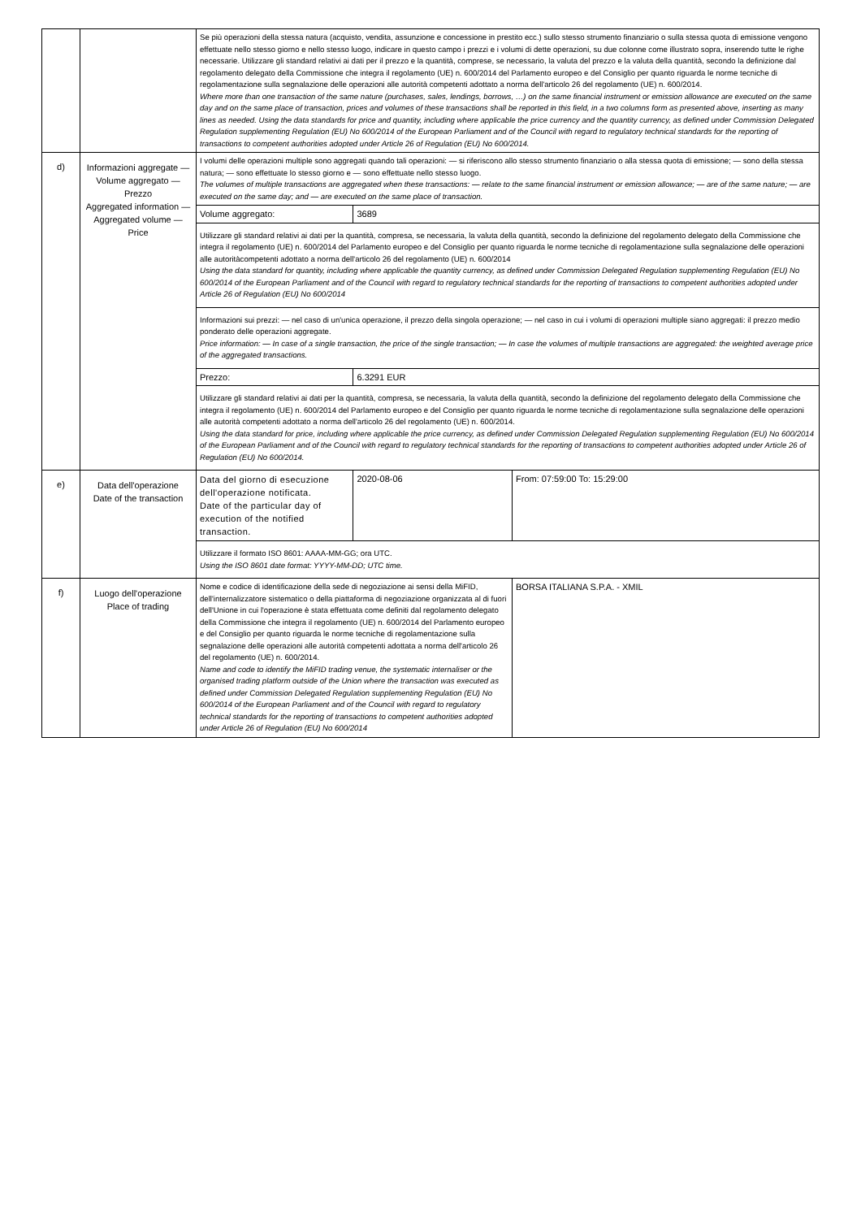| | | Se più operazioni della stessa natura (acquisto, vendita, assunzione e concessione in prestito ecc.) sullo stesso strumento finanziario o sulla stessa quota di emissione vengono effettuate nello stesso giorno e nello stesso luogo, indicare in questo campo i prezzi e i volumi di dette operazioni, su due colonne come illustrato sopra, inserendo tutte le righe necessarie. Utilizzare gli standard relativi ai dati per il prezzo e la quantità, comprese, se necessario, la valuta del prezzo e la valuta della quantità, secondo la definizione dal regolamento delegato della Commissione che integra il regolamento (UE) n. 600/2014 del Parlamento europeo e del Consiglio per quanto riguarda le norme tecniche di regolamentazione sulla segnalazione delle operazioni alle autorità competenti adottato a norma dell'articolo 26 del regolamento (UE) n. 600/2014. Where more than one transaction of the same nature (purchases, sales, lendings, borrows, …) on the same financial instrument or emission allowance are executed on the same day and on the same place of transaction, prices and volumes of these transactions shall be reported in this field, in a two columns form as presented above, inserting as many lines as needed. Using the data standards for price and quantity, including where applicable the price currency and the quantity currency, as defined under Commission Delegated Regulation supplementing Regulation (EU) No 600/2014 of the European Parliament and of the Council with regard to regulatory technical standards for the reporting of transactions to competent authorities adopted under Article 26 of Regulation (EU) No 600/2014. | | |
| d) | Informazioni aggregate — Volume aggregato — Prezzo Aggregated information — Aggregated volume — Price | I volumi delle operazioni multiple sono aggregati quando tali operazioni: — si riferiscono allo stesso strumento finanziario o alla stessa quota di emissione; — sono della stessa natura; — sono effettuate lo stesso giorno e — sono effettuate nello stesso luogo. The volumes of multiple transactions are aggregated when these transactions: — relate to the same financial instrument or emission allowance; — are of the same nature; — are executed on the same day; and — are executed on the same place of transaction. | | |
| | | Volume aggregato: | 3689 | |
| | | Utilizzare gli standard relativi ai dati per la quantità, compresa, se necessaria, la valuta della quantità, secondo la definizione del regolamento delegato della Commissione che integra il regolamento (UE) n. 600/2014 del Parlamento europeo e del Consiglio per quanto riguarda le norme tecniche di regolamentazione sulla segnalazione delle operazioni alle autoritàcompetenti adottato a norma dell'articolo 26 del regolamento (UE) n. 600/2014 Using the data standard for quantity, including where applicable the quantity currency, as defined under Commission Delegated Regulation supplementing Regulation (EU) No 600/2014 of the European Parliament and of the Council with regard to regulatory technical standards for the reporting of transactions to competent authorities adopted under Article 26 of Regulation (EU) No 600/2014 | | |
| | | Informazioni sui prezzi: — nel caso di un'unica operazione, il prezzo della singola operazione; — nel caso in cui i volumi di operazioni multiple siano aggregati: il prezzo medio ponderato delle operazioni aggregate. Price information: — In case of a single transaction, the price of the single transaction; — In case the volumes of multiple transactions are aggregated: the weighted average price of the aggregated transactions. | | |
| | | Prezzo: | 6.3291 EUR | |
| | | Utilizzare gli standard relativi ai dati per la quantità, compresa, se necessaria, la valuta della quantità, secondo la definizione del regolamento delegato della Commissione che integra il regolamento (UE) n. 600/2014 del Parlamento europeo e del Consiglio per quanto riguarda le norme tecniche di regolamentazione sulla segnalazione delle operazioni alle autorità competenti adottato a norma dell'articolo 26 del regolamento (UE) n. 600/2014. Using the data standard for price, including where applicable the price currency, as defined under Commission Delegated Regulation supplementing Regulation (EU) No 600/2014 of the European Parliament and of the Council with regard to regulatory technical standards for the reporting of transactions to competent authorities adopted under Article 26 of Regulation (EU) No 600/2014. | | |
| e) | Data dell'operazione Date of the transaction | Data del giorno di esecuzione dell'operazione notificata. Date of the particular day of execution of the notified transaction. | 2020-08-06 | From: 07:59:00 To: 15:29:00 |
| | | Utilizzare il formato ISO 8601: AAAA-MM-GG; ora UTC. Using the ISO 8601 date format: YYYY-MM-DD; UTC time. | | |
| f) | Luogo dell'operazione Place of trading | Nome e codice di identificazione della sede di negoziazione ai sensi della MiFID, dell'internalizzatore sistematico o della piattaforma di negoziazione organizzata al di fuori dell'Unione in cui l'operazione è stata effettuata come definiti dal regolamento delegato della Commissione che integra il regolamento (UE) n. 600/2014 del Parlamento europeo e del Consiglio per quanto riguarda le norme tecniche di regolamentazione sulla segnalazione delle operazioni alle autorità competenti adottata a norma dell'articolo 26 del regolamento (UE) n. 600/2014. Name and code to identify the MiFID trading venue, the systematic internaliser or the organised trading platform outside of the Union where the transaction was executed as defined under Commission Delegated Regulation supplementing Regulation (EU) No 600/2014 of the European Parliament and of the Council with regard to regulatory technical standards for the reporting of transactions to competent authorities adopted under Article 26 of Regulation (EU) No 600/2014 | | BORSA ITALIANA S.P.A. - XMIL |